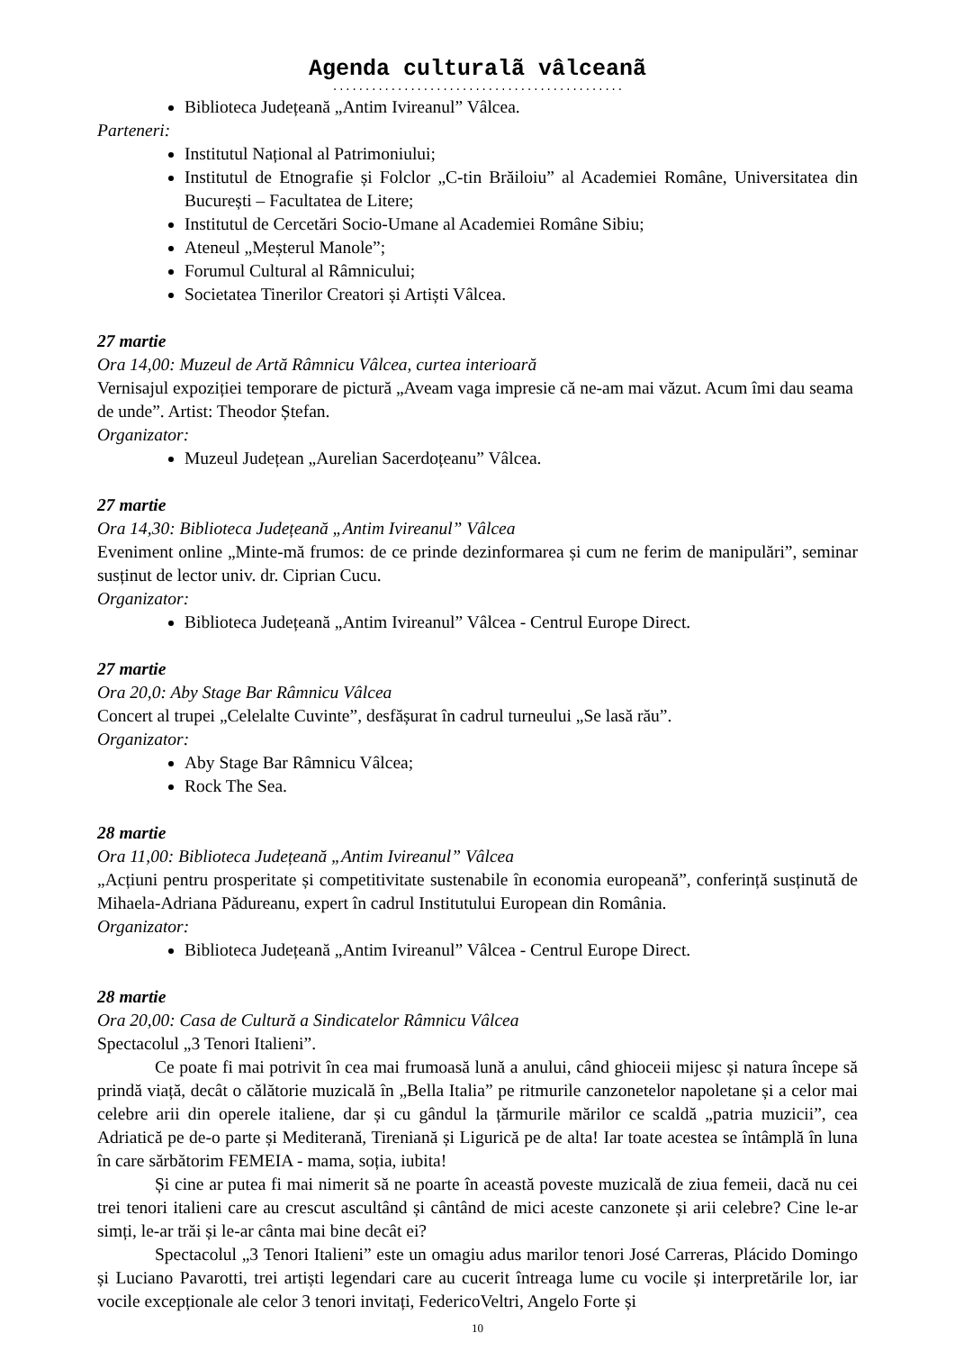Agenda culturalã vâlceanã
.............................................
Biblioteca Județeană „Antim Ivireanul” Vâlcea.
Parteneri:
Institutul Național al Patrimoniului;
Institutul de Etnografie și Folclor „C-tin Brăiloiu” al Academiei Române, Universitatea din București – Facultatea de Litere;
Institutul de Cercetări Socio-Umane al Academiei Române Sibiu;
Ateneul „Meșterul Manole”;
Forumul Cultural al Râmnicului;
Societatea Tinerilor Creatori și Artiști Vâlcea.
27 martie
Ora 14,00: Muzeul de Artă Râmnicu Vâlcea, curtea interioară
Vernisajul expoziției temporare de pictură „Aveam vaga impresie că ne-am mai văzut. Acum îmi dau seama de unde”. Artist: Theodor Ștefan.
Organizator:
Muzeul Județean „Aurelian Sacerdoțeanu” Vâlcea.
27 martie
Ora 14,30: Biblioteca Județeană „Antim Ivireanul” Vâlcea
Eveniment online „Minte-mă frumos: de ce prinde dezinformarea și cum ne ferim de manipulări”, seminar susținut de lector univ. dr. Ciprian Cucu.
Organizator:
Biblioteca Județeană „Antim Ivireanul” Vâlcea - Centrul Europe Direct.
27 martie
Ora 20,0: Aby Stage Bar Râmnicu Vâlcea
Concert al trupei „Celelalte Cuvinte”, desfășurat în cadrul turneului „Se lasă rău”.
Organizator:
Aby Stage Bar Râmnicu Vâlcea;
Rock The Sea.
28 martie
Ora 11,00: Biblioteca Județeană „Antim Ivireanul” Vâlcea
„Acțiuni pentru prosperitate și competitivitate sustenabile în economia europeană”, conferință susținută de Mihaela-Adriana Pădureanu, expert în cadrul Institutului European din România.
Organizator:
Biblioteca Județeană „Antim Ivireanul” Vâlcea - Centrul Europe Direct.
28 martie
Ora 20,00: Casa de Cultură a Sindicatelor Râmnicu Vâlcea
Spectacolul „3 Tenori Italieni”.
Ce poate fi mai potrivit în cea mai frumoasă lună a anului, când ghioceii mijesc și natura începe să prindă viață, decât o călătorie muzicală în „Bella Italia” pe ritmurile canzonetelor napoletane și a celor mai celebre arii din operele italiene, dar și cu gândul la țărmurile mărilor ce scaldă „patria muzicii”, cea Adriatică pe de-o parte și Mediterană, Tireniană și Ligurică pe de alta! Iar toate acestea se întâmplă în luna în care sărbătorim FEMEIA - mama, soția, iubita!
Și cine ar putea fi mai nimerit să ne poarte în această poveste muzicală de ziua femeii, dacă nu cei trei tenori italieni care au crescut ascultând și cântând de mici aceste canzonete și arii celebre? Cine le-ar simți, le-ar trăi și le-ar cânta mai bine decât ei?
Spectacolul „3 Tenori Italieni” este un omagiu adus marilor tenori José Carreras, Plácido Domingo și Luciano Pavarotti, trei artiști legendari care au cucerit întreaga lume cu vocile și interpretările lor, iar vocile excepționale ale celor 3 tenori invitați, FedericoVeltri, Angelo Forte și
10